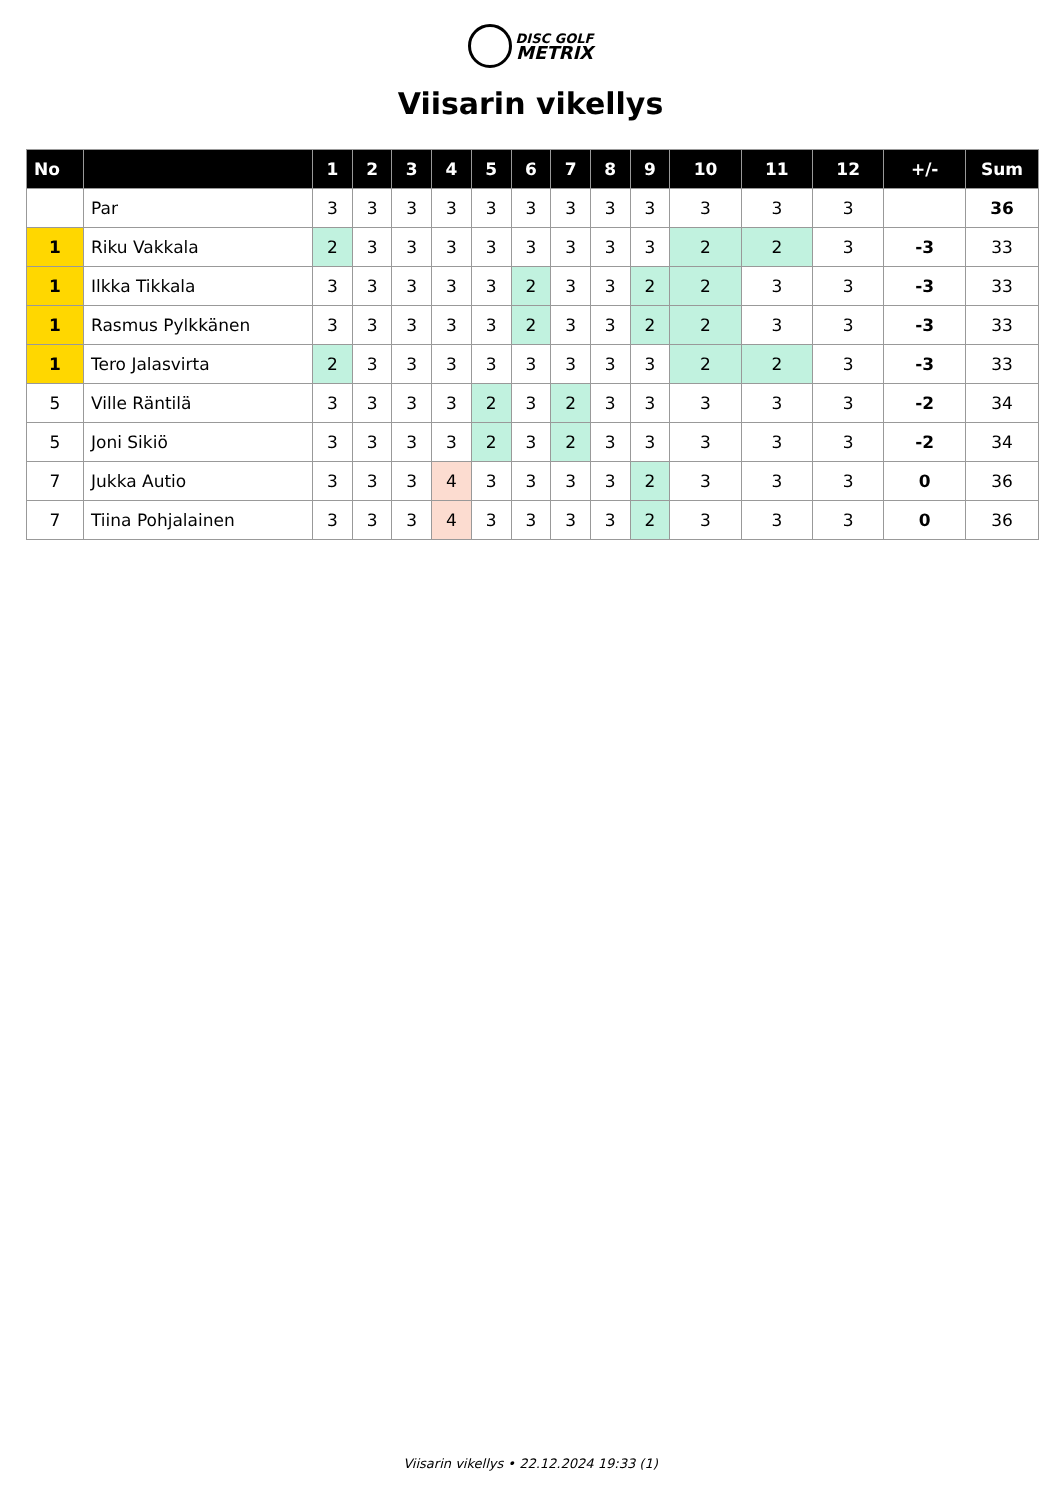DISC GOLF
METRIX
Viisarin vikellys
| No | | 1 | 2 | 3 | 4 | 5 | 6 | 7 | 8 | 9 | 10 | 11 | 12 | +/- | Sum |
| --- | --- | --- | --- | --- | --- | --- | --- | --- | --- | --- | --- | --- | --- | --- | --- |
| | Par | 3 | 3 | 3 | 3 | 3 | 3 | 3 | 3 | 3 | 3 | 3 | 3 | | 36 |
| 1 | Riku Vakkala | 2 | 3 | 3 | 3 | 3 | 3 | 3 | 3 | 3 | 2 | 2 | 3 | -3 | 33 |
| 1 | Ilkka Tikkala | 3 | 3 | 3 | 3 | 3 | 2 | 3 | 3 | 2 | 2 | 3 | 3 | -3 | 33 |
| 1 | Rasmus Pylkkänen | 3 | 3 | 3 | 3 | 3 | 2 | 3 | 3 | 2 | 2 | 3 | 3 | -3 | 33 |
| 1 | Tero Jalasvirta | 2 | 3 | 3 | 3 | 3 | 3 | 3 | 3 | 3 | 2 | 2 | 3 | -3 | 33 |
| 5 | Ville Räntilä | 3 | 3 | 3 | 3 | 2 | 3 | 2 | 3 | 3 | 3 | 3 | 3 | -2 | 34 |
| 5 | Joni Sikiö | 3 | 3 | 3 | 3 | 2 | 3 | 2 | 3 | 3 | 3 | 3 | 3 | -2 | 34 |
| 7 | Jukka Autio | 3 | 3 | 3 | 4 | 3 | 3 | 3 | 3 | 2 | 3 | 3 | 3 | 0 | 36 |
| 7 | Tiina Pohjalainen | 3 | 3 | 3 | 4 | 3 | 3 | 3 | 3 | 2 | 3 | 3 | 3 | 0 | 36 |
Viisarin vikellys • 22.12.2024 19:33 (1)